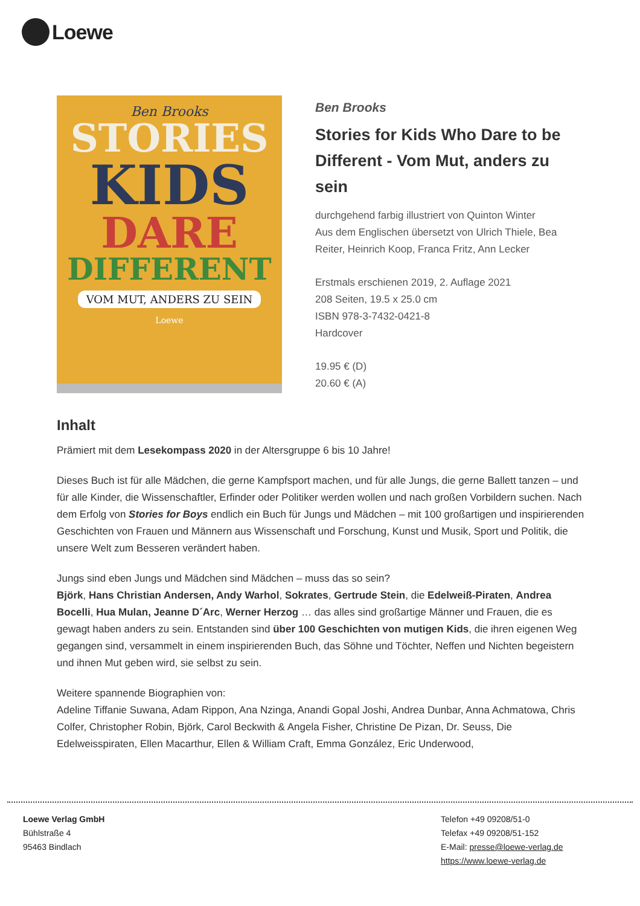Loewe
Ben Brooks
STORIES
KIDS
DARE
DIFFERENT
VOM MUT, ANDERS ZU SEIN
Loewe
Ben Brooks
Stories for Kids Who Dare to be Different - Vom Mut, anders zu sein
durchgehend farbig illustriert von Quinton Winter
Aus dem Englischen übersetzt von Ulrich Thiele, Bea Reiter, Heinrich Koop, Franca Fritz, Ann Lecker
Erstmals erschienen 2019, 2. Auflage 2021
208 Seiten, 19.5 x 25.0 cm
ISBN 978-3-7432-0421-8
Hardcover
19.95 € (D)
20.60 € (A)
Inhalt
Prämiert mit dem Lesekompass 2020 in der Altersgruppe 6 bis 10 Jahre!
Dieses Buch ist für alle Mädchen, die gerne Kampfsport machen, und für alle Jungs, die gerne Ballett tanzen – und für alle Kinder, die Wissenschaftler, Erfinder oder Politiker werden wollen und nach großen Vorbildern suchen. Nach dem Erfolg von Stories for Boys endlich ein Buch für Jungs und Mädchen – mit 100 großartigen und inspirierenden Geschichten von Frauen und Männern aus Wissenschaft und Forschung, Kunst und Musik, Sport und Politik, die unsere Welt zum Besseren verändert haben.
Jungs sind eben Jungs und Mädchen sind Mädchen – muss das so sein?
Björk, Hans Christian Andersen, Andy Warhol, Sokrates, Gertrude Stein, die Edelweiß-Piraten, Andrea Bocelli, Hua Mulan, Jeanne D´Arc, Werner Herzog … das alles sind großartige Männer und Frauen, die es gewagt haben anders zu sein. Entstanden sind über 100 Geschichten von mutigen Kids, die ihren eigenen Weg gegangen sind, versammelt in einem inspirierenden Buch, das Söhne und Töchter, Neffen und Nichten begeistern und ihnen Mut geben wird, sie selbst zu sein.
Weitere spannende Biographien von:
Adeline Tiffanie Suwana, Adam Rippon, Ana Nzinga, Anandi Gopal Joshi, Andrea Dunbar, Anna Achmatowa, Chris Colfer, Christopher Robin, Björk, Carol Beckwith & Angela Fisher, Christine De Pizan, Dr. Seuss, Die Edelweisspiraten, Ellen Macarthur, Ellen & William Craft, Emma González, Eric Underwood,
Loewe Verlag GmbH
Bühlstraße 4
95463 Bindlach
Telefon +49 09208/51-0
Telefax +49 09208/51-152
E-Mail: presse@loewe-verlag.de
https://www.loewe-verlag.de